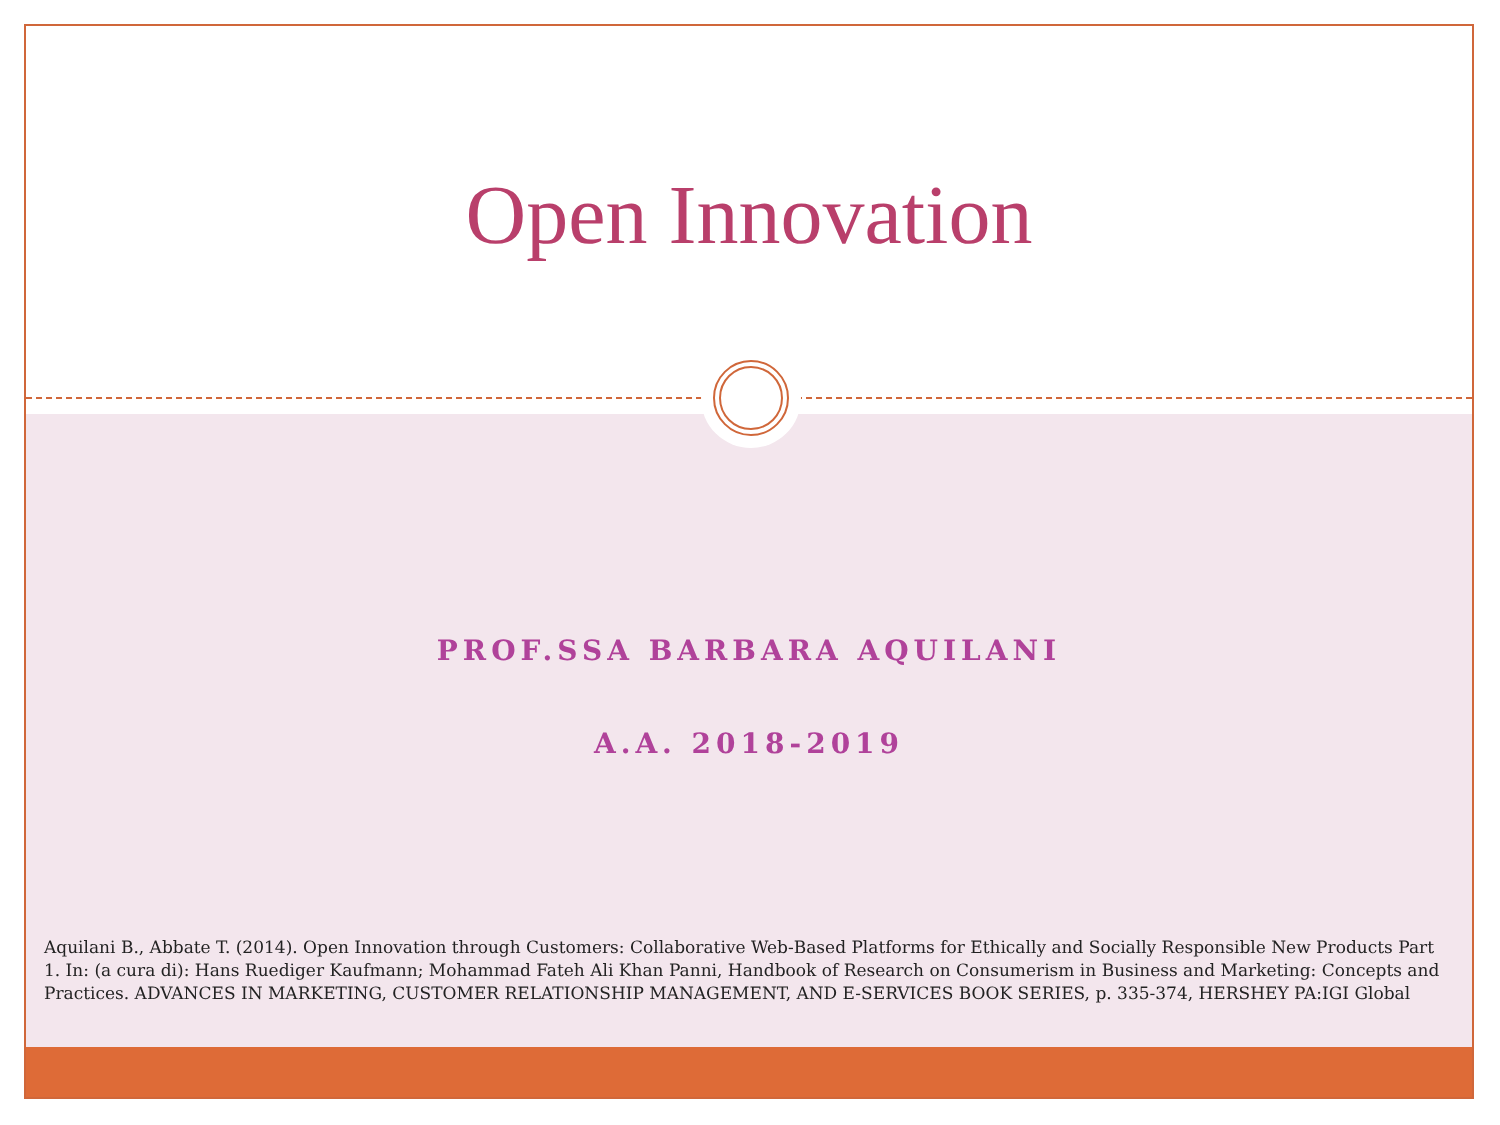Open Innovation
PROF.SSA BARBARA AQUILANI
A.A. 2018-2019
Aquilani B., Abbate T. (2014). Open Innovation through Customers: Collaborative Web-Based Platforms for Ethically and Socially Responsible New Products Part 1. In: (a cura di): Hans Ruediger Kaufmann; Mohammad Fateh Ali Khan Panni, Handbook of Research on Consumerism in Business and Marketing: Concepts and Practices. ADVANCES IN MARKETING, CUSTOMER RELATIONSHIP MANAGEMENT, AND E-SERVICES BOOK SERIES, p. 335-374, HERSHEY PA:IGI Global